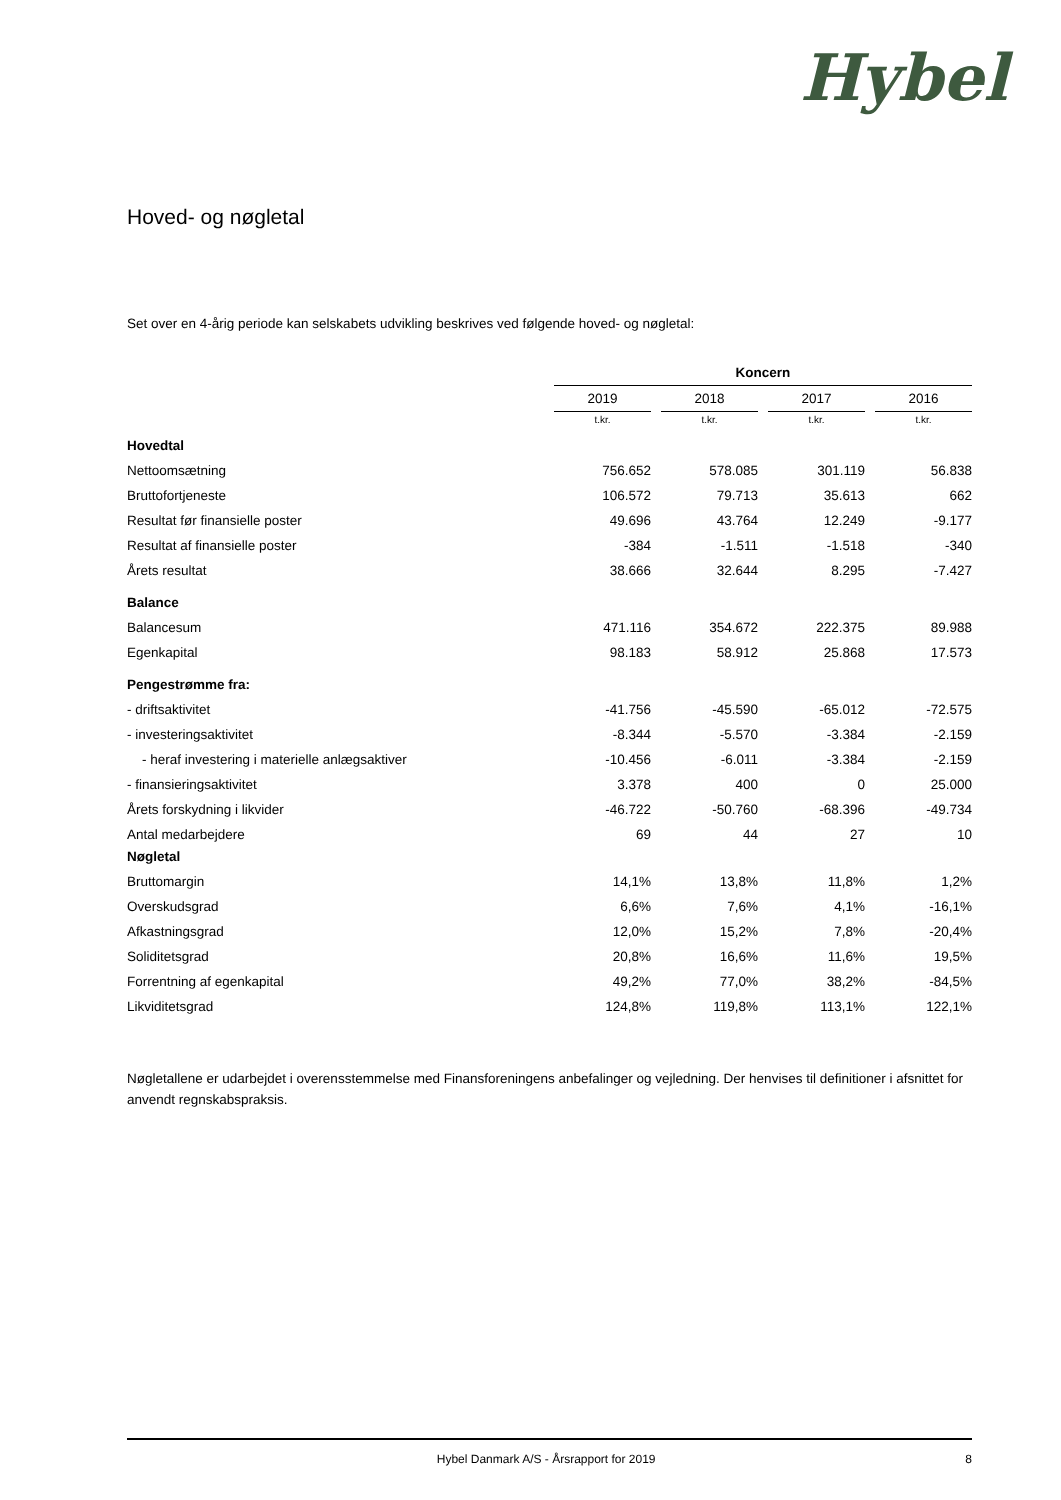Hybel
Hoved- og nøgletal
Set over en 4-årig periode kan selskabets udvikling beskrives ved følgende hoved- og nøgletal:
| | Koncern | | | | | | |
| | 2019 | | 2018 | | 2017 | | 2016 |
| | t.kr. | | t.kr. | | t.kr. | | t.kr. |
| Hovedtal | | | | | | | |
| Nettoomsætning | 756.652 | | 578.085 | | 301.119 | | 56.838 |
| Bruttofortjeneste | 106.572 | | 79.713 | | 35.613 | | 662 |
| Resultat før finansielle poster | 49.696 | | 43.764 | | 12.249 | | -9.177 |
| Resultat af finansielle poster | -384 | | -1.511 | | -1.518 | | -340 |
| Årets resultat | 38.666 | | 32.644 | | 8.295 | | -7.427 |
| Balance | | | | | | | |
| Balancesum | 471.116 | | 354.672 | | 222.375 | | 89.988 |
| Egenkapital | 98.183 | | 58.912 | | 25.868 | | 17.573 |
| Pengestrømme fra: | | | | | | | |
| - driftsaktivitet | -41.756 | | -45.590 | | -65.012 | | -72.575 |
| - investeringsaktivitet | -8.344 | | -5.570 | | -3.384 | | -2.159 |
| - heraf investering i materielle anlægsaktiver | -10.456 | | -6.011 | | -3.384 | | -2.159 |
| - finansieringsaktivitet | 3.378 | | 400 | | 0 | | 25.000 |
| Årets forskydning i likvider | -46.722 | | -50.760 | | -68.396 | | -49.734 |
| Antal medarbejdere | 69 | | 44 | | 27 | | 10 |
| Nøgletal | | | | | | | |
| Bruttomargin | 14,1% | | 13,8% | | 11,8% | | 1,2% |
| Overskudsgrad | 6,6% | | 7,6% | | 4,1% | | -16,1% |
| Afkastningsgrad | 12,0% | | 15,2% | | 7,8% | | -20,4% |
| Soliditetsgrad | 20,8% | | 16,6% | | 11,6% | | 19,5% |
| Forrentning af egenkapital | 49,2% | | 77,0% | | 38,2% | | -84,5% |
| Likviditetsgrad | 124,8% | | 119,8% | | 113,1% | | 122,1% |
Nøgletallene er udarbejdet i overensstemmelse med Finansforeningens anbefalinger og vejledning. Der henvises til definitioner i afsnittet for anvendt regnskabspraksis.
Hybel Danmark A/S - Årsrapport for 2019 8